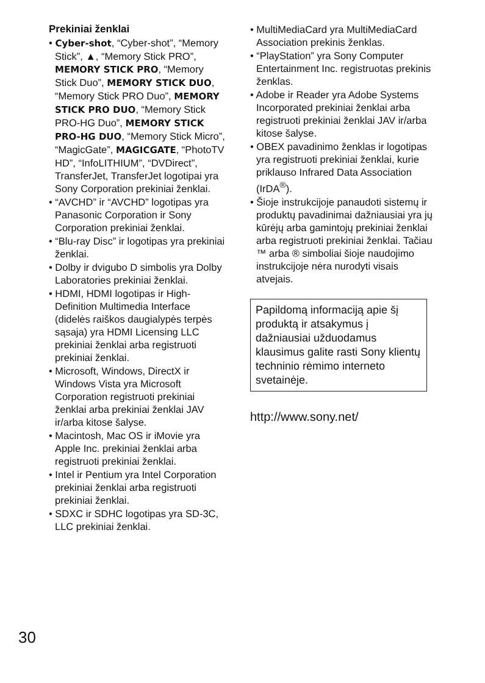Prekiniai ženklai
• Cyber-shot, “Cyber-shot”, “Memory Stick”, ▲, “Memory Stick PRO”, MEMORY STICK PRO, “Memory Stick Duo”, MEMORY STICK DUO, “Memory Stick PRO Duo”, MEMORY STICK PRO DUO, “Memory Stick PRO-HG Duo”, MEMORY STICK PRO-HG DUO, “Memory Stick Micro”, “MagicGate”, MAGICGATE, “PhotoTV HD”, “InfoLITHIUM”, “DVDirect”, TransferJet, TransferJet logotipai yra Sony Corporation prekiniai ženklai.
• “AVCHD” ir “AVCHD” logotipas yra Panasonic Corporation ir Sony Corporation prekiniai ženklai.
• “Blu-ray Disc” ir logotipas yra prekiniai ženklai.
• Dolby ir dvigubo D simbolis yra Dolby Laboratories prekiniai ženklai.
• HDMI, HDMI logotipas ir High-Definition Multimedia Interface (didelės raiškos daugialypės terpės sąsaja) yra HDMI Licensing LLC prekiniai ženklai arba registruoti prekiniai ženklai.
• Microsoft, Windows, DirectX ir Windows Vista yra Microsoft Corporation registruoti prekiniai ženklai arba prekiniai ženklai JAV ir/arba kitose šalyse.
• Macintosh, Mac OS ir iMovie yra Apple Inc. prekiniai ženklai arba registruoti prekiniai ženklai.
• Intel ir Pentium yra Intel Corporation prekiniai ženklai arba registruoti prekiniai ženklai.
• SDXC ir SDHC logotipas yra SD-3C, LLC prekiniai ženklai.
• MultiMediaCard yra MultiMediaCard Association prekinis ženklas.
• “PlayStation” yra Sony Computer Entertainment Inc. registruotas prekinis ženklas.
• Adobe ir Reader yra Adobe Systems Incorporated prekiniai ženklai arba registruoti prekiniai ženklai JAV ir/arba kitose šalyse.
• OBEX pavadinimo ženklas ir logotipas yra registruoti prekiniai ženklai, kurie priklauso Infrared Data Association (IrDA<sup>®</sup>).
• Šioje instrukcijoje panaudoti sistemų ir produktų pavadinimai dažniausiai yra jų kūrėjų arba gamintojų prekiniai ženklai arba registruoti prekiniai ženklai. Tačiau ™ arba ® simboliai šioje naudojimo instrukcijoje nėra nurodyti visais atvejais.
Papildomą informaciją apie šį produktą ir atsakymus į dažniausiai užduodamus klausimus galite rasti Sony klientų techninio rėmimo interneto svetainėje.
http://www.sony.net/
30